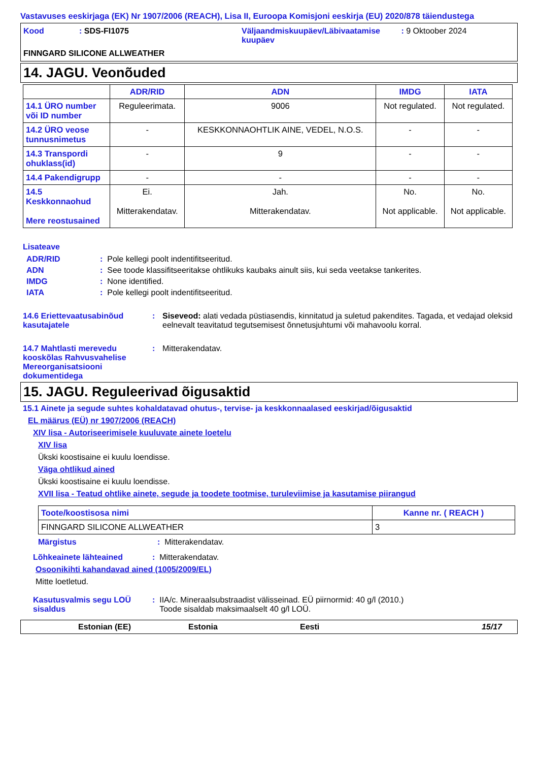Vastavuses eeskirjaga (EK) Nr 1907/2006 (REACH), Lisa II, Euroopa Komisjoni eeskirja (EU) 2020/878 täiendustega
Kood: SDS-FI1075 Väljaandmiskuupäev/Läbivaatamise kuupäev : 9 Oktoober 2024
FINNGARD SILICONE ALLWEATHER
14. JAGU. Veonõuded
| | ADR/RID | ADN | IMDG | IATA |
| --- | --- | --- | --- | --- |
| 14.1 ÜRO number või ID number | Reguleerimata. | 9006 | Not regulated. | Not regulated. |
| 14.2 ÜRO veose tunnusnimetus | - | KESKKONNAOHTLIK AINE, VEDEL, N.O.S. | - | - |
| 14.3 Transpordi ohuklass(id) | - | 9 | - | - |
| 14.4 Pakendigrupp | - | - | - | - |
| 14.5 Keskkonnaohud Mere reostusained | Ei. Mitterakendatav. | Jah. Mitterakendatav. | No. Not applicable. | No. Not applicable. |
Lisateave
ADR/RID: Pole kellegi poolt indentifitseeritud.
ADN: See toode klassifitseeritakse ohtlikuks kaubaks ainult siis, kui seda veetakse tankerites.
IMDG: None identified.
IATA: Pole kellegi poolt indentifitseeritud.
14.6 Eriettevaatusabinõud kasutajatele: Siseveod: alati vedada püstiasendis, kinnitatud ja suletud pakendites. Tagada, et vedajad oleksid eelnevalt teavitatud tegutsemisest õnnetusjuhtumi või mahavoolu korral.
14.7 Mahtlasti merevedu kooskõlas Rahvusvahelise Mereorganisatsiooni dokumentidega: Mitterakendatav.
15. JAGU. Reguleerivad õigusaktid
15.1 Ainete ja segude suhtes kohaldatavad ohutus-, tervise- ja keskkonnaalased eeskirjad/õigusaktid
EL määrus (EÜ) nr 1907/2006 (REACH)
XIV lisa - Autoriseerimisele kuuluvate ainete loetelu
XIV lisa
Ükski koostisaine ei kuulu loendisse.
Väga ohtlikud ained
Ükski koostisaine ei kuulu loendisse.
XVII lisa - Teatud ohtlike ainete, segude ja toodete tootmise, turuleviimise ja kasutamise piirangud
| Toote/koostisosa nimi | Kanne nr. ( REACH ) |
| --- | --- |
| FINNGARD SILICONE ALLWEATHER | 3 |
Märgistus: Mitterakendatav.
Lõhkeainete lähteained: Mitterakendatav.
Osoonikihti kahandavad ained (1005/2009/EL)
Mitte loetletud.
Kasutusvalmis segu LOÜ sisaldus: IIA/c. Mineraalsubstraadist välisseinad. EÜ piirnormid: 40 g/l (2010.)
Toode sisaldab maksimaalselt 40 g/l LOÜ.
Estonian (EE) Estonia Eesti 15/17